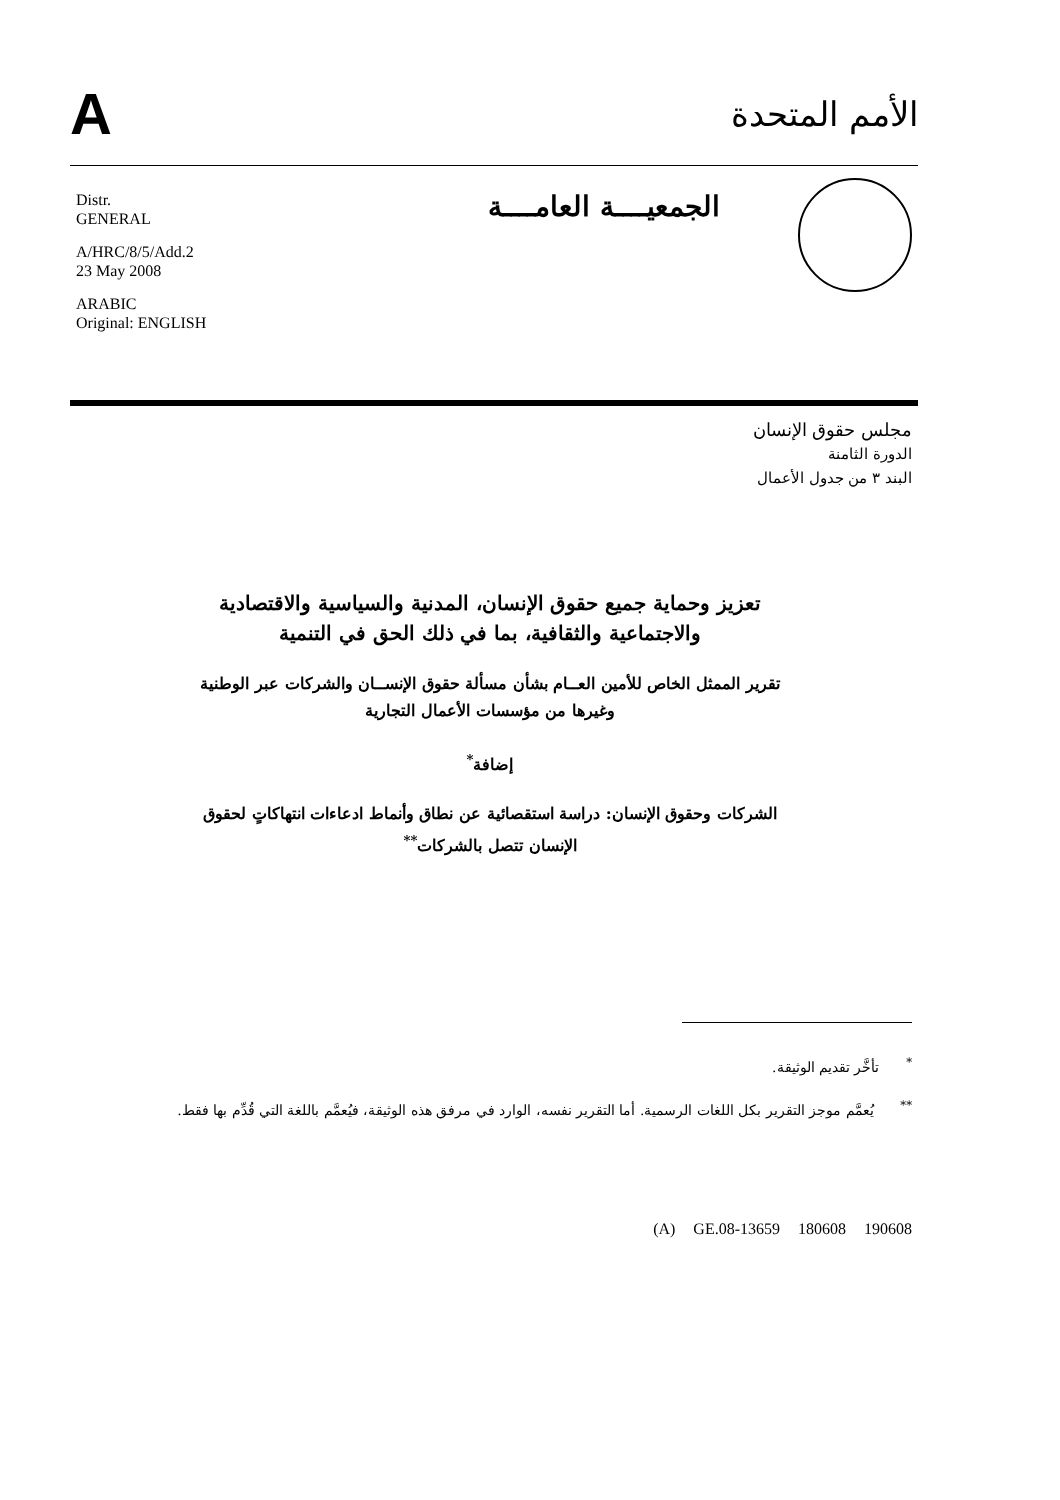A
الأمم المتحدة
الجمعيــــة العامــــة
Distr.
GENERAL
A/HRC/8/5/Add.2
23 May 2008
ARABIC
Original: ENGLISH
مجلس حقوق الإنسان
الدورة الثامنة
البند ٣ من جدول الأعمال
تعزيز وحماية جميع حقوق الإنسان، المدنية والسياسية والاقتصادية والاجتماعية والثقافية، بما في ذلك الحق في التنمية
تقرير الممثل الخاص للأمين العــام بشأن مسألة حقوق الإنســان والشركات عبر الوطنية وغيرها من مؤسسات الأعمال التجارية
إضافة<sup>*</sup>
الشركات وحقوق الإنسان: دراسة استقصائية عن نطاق وأنماط ادعاءات انتهاكاتٍ لحقوق الإنسان تتصل بالشركات<sup>**</sup>
<sup>*</sup> تأخَّر تقديم الوثيقة.
<sup>**</sup> يُعمَّم موجز التقرير بكل اللغات الرسمية. أما التقرير نفسه، الوارد في مرفق هذه الوثيقة، فيُعمَّم باللغة التي قُدِّم بها فقط.
(A) GE.08-13659 180608 190608